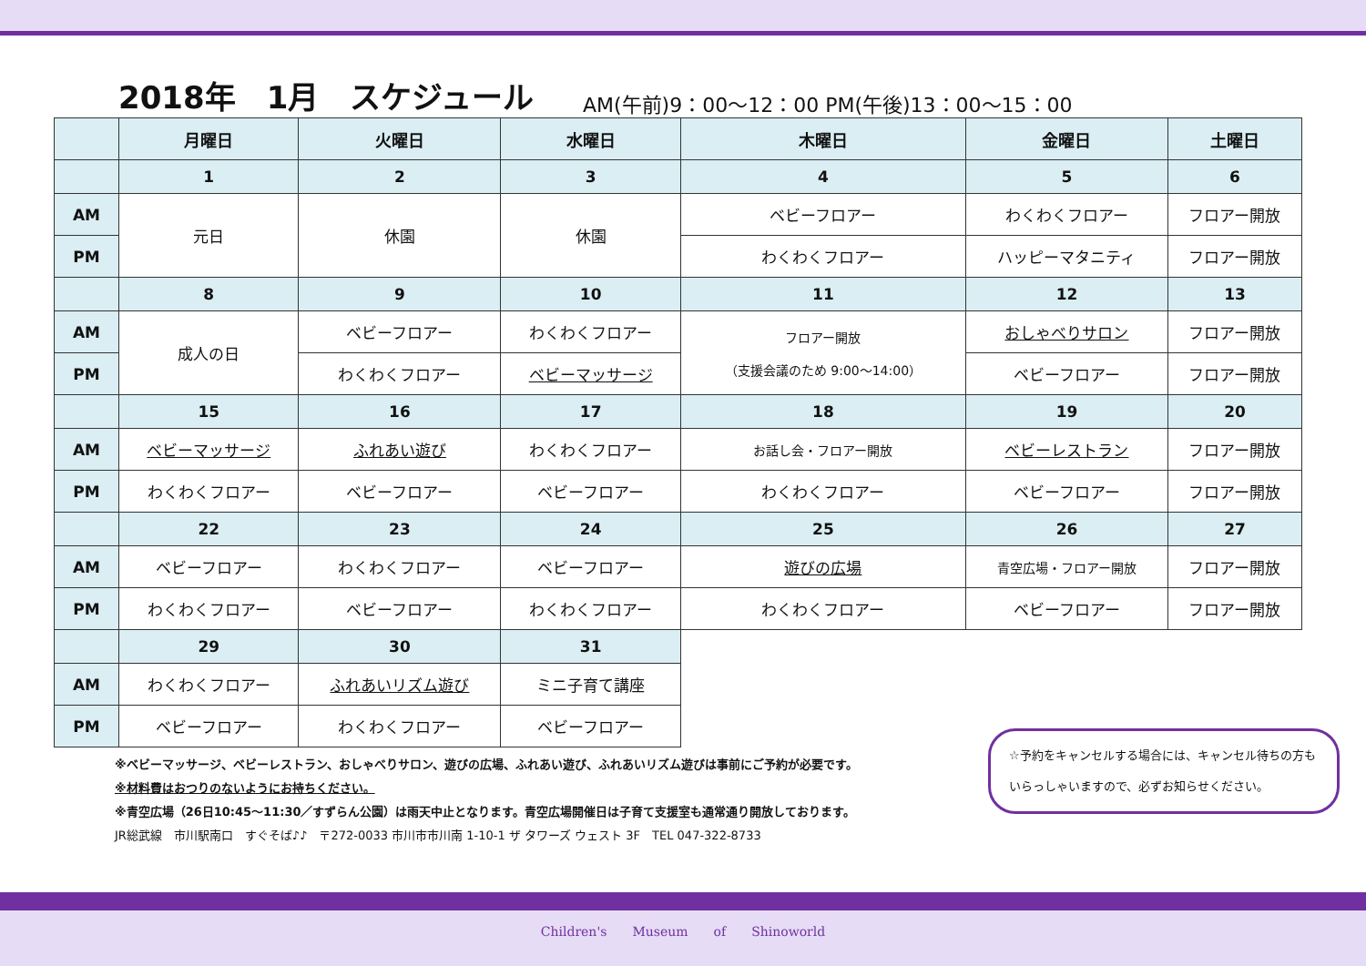2018年　1月　スケジュール
AM(午前)9：00～12：00 PM(午後)13：00～15：00
| | 月曜日 | 火曜日 | 水曜日 | 木曜日 | 金曜日 | 土曜日 |
| --- | --- | --- | --- | --- | --- | --- |
| | 1 | 2 | 3 | 4 | 5 | 6 |
| AM | 元日 | 休園 | 休園 | ベビーフロアー | わくわくフロアー | フロアー開放 |
| PM | | | | わくわくフロアー | ハッピーマタニティ | フロアー開放 |
| | 8 | 9 | 10 | 11 | 12 | 13 |
| AM | 成人の日 | ベビーフロアー | わくわくフロアー | フロアー開放 （支援会議のため 9:00～14:00） | おしゃべりサロン | フロアー開放 |
| PM | | わくわくフロアー | ベビーマッサージ | | ベビーフロアー | フロアー開放 |
| | 15 | 16 | 17 | 18 | 19 | 20 |
| AM | ベビーマッサージ | ふれあい遊び | わくわくフロアー | お話し会・フロアー開放 | ベビーレストラン | フロアー開放 |
| PM | わくわくフロアー | ベビーフロアー | ベビーフロアー | わくわくフロアー | ベビーフロアー | フロアー開放 |
| | 22 | 23 | 24 | 25 | 26 | 27 |
| AM | ベビーフロアー | わくわくフロアー | ベビーフロアー | 遊びの広場 | 青空広場・フロアー開放 | フロアー開放 |
| PM | わくわくフロアー | ベビーフロアー | わくわくフロアー | わくわくフロアー | ベビーフロアー | フロアー開放 |
| | 29 | 30 | 31 | | | |
| AM | わくわくフロアー | ふれあいリズム遊び | ミニ子育て講座 | | | |
| PM | ベビーフロアー | わくわくフロアー | ベビーフロアー | | | |
※ベビーマッサージ、ベビーレストラン、おしゃべりサロン、遊びの広場、ふれあい遊び、ふれあいリズム遊びは事前にご予約が必要です。
※材料費はおつりのないようにお持ちください。
※青空広場（26日10:45～11:30／すずらん公園）は雨天中止となります。青空広場開催日は子育て支援室も通常通り開放しております。
JR総武線　市川駅南口　すぐそば♪♪　〒272-0033 市川市市川南 1-10-1 ザ タワーズ ウェスト 3F　TEL 047-322-8733
☆予約をキャンセルする場合には、キャンセル待ちの方もいらっしゃいますので、必ずお知らせください。
Children's　　Museum　　of　　Shinoworld